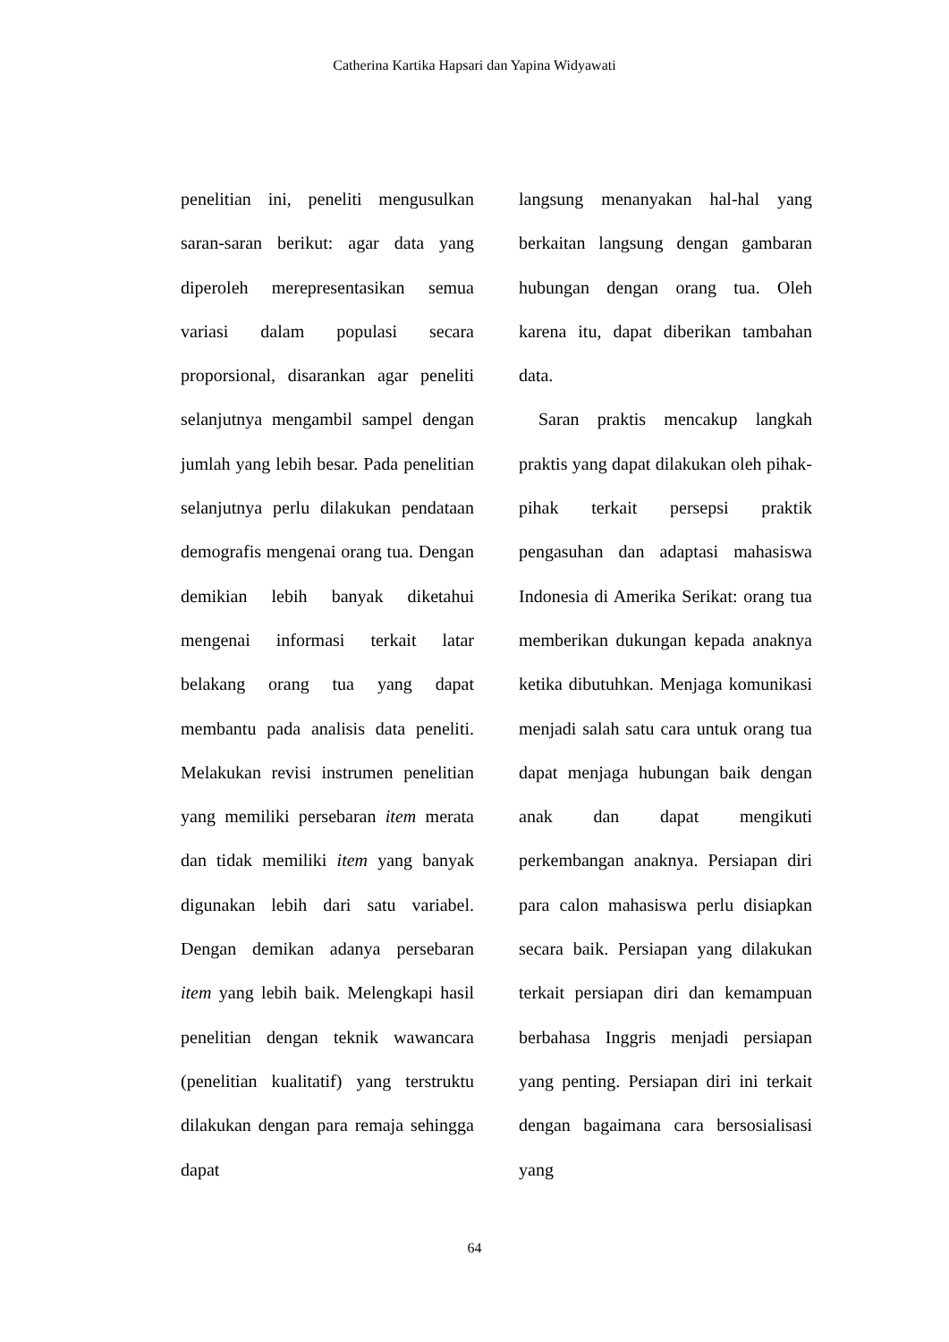Catherina Kartika Hapsari dan Yapina Widyawati
penelitian ini, peneliti mengusulkan saran-saran berikut: agar data yang diperoleh merepresentasikan semua variasi dalam populasi secara proporsional, disarankan agar peneliti selanjutnya mengambil sampel dengan jumlah yang lebih besar. Pada penelitian selanjutnya perlu dilakukan pendataan demografis mengenai orang tua. Dengan demikian lebih banyak diketahui mengenai informasi terkait latar belakang orang tua yang dapat membantu pada analisis data peneliti. Melakukan revisi instrumen penelitian yang memiliki persebaran item merata dan tidak memiliki item yang banyak digunakan lebih dari satu variabel. Dengan demikan adanya persebaran item yang lebih baik. Melengkapi hasil penelitian dengan teknik wawancara (penelitian kualitatif) yang terstruktu dilakukan dengan para remaja sehingga dapat
langsung menanyakan hal-hal yang berkaitan langsung dengan gambaran hubungan dengan orang tua. Oleh karena itu, dapat diberikan tambahan data.
Saran praktis mencakup langkah praktis yang dapat dilakukan oleh pihak-pihak terkait persepsi praktik pengasuhan dan adaptasi mahasiswa Indonesia di Amerika Serikat: orang tua memberikan dukungan kepada anaknya ketika dibutuhkan. Menjaga komunikasi menjadi salah satu cara untuk orang tua dapat menjaga hubungan baik dengan anak dan dapat mengikuti perkembangan anaknya. Persiapan diri para calon mahasiswa perlu disiapkan secara baik. Persiapan yang dilakukan terkait persiapan diri dan kemampuan berbahasa Inggris menjadi persiapan yang penting. Persiapan diri ini terkait dengan bagaimana cara bersosialisasi yang
64